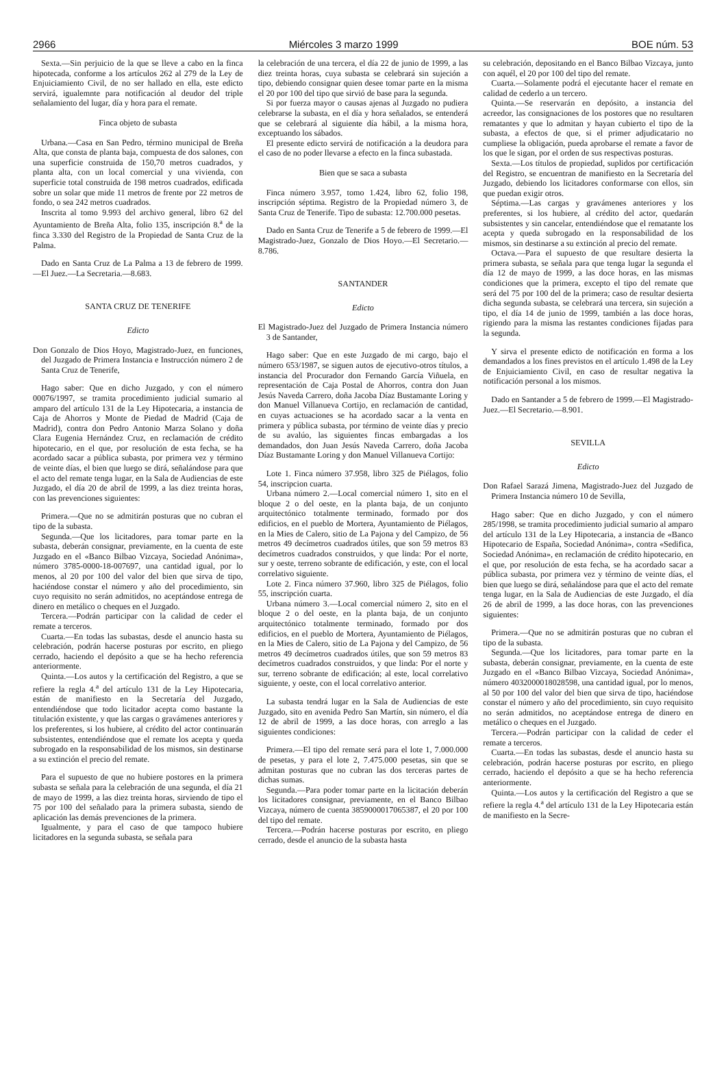2966 Miércoles 3 marzo 1999 BOE núm. 53
Sexta.—Sin perjuicio de la que se lleve a cabo en la finca hipotecada, conforme a los artículos 262 al 279 de la Ley de Enjuiciamiento Civil, de no ser hallado en ella, este edicto servirá, igualemnte para notificación al deudor del triple señalamiento del lugar, día y hora para el remate.
Finca objeto de subasta
Urbana.—Casa en San Pedro, término municipal de Breña Alta, que consta de planta baja, compuesta de dos salones, con una superficie construida de 150,70 metros cuadrados, y planta alta, con un local comercial y una vivienda, con superficie total construida de 198 metros cuadrados, edificada sobre un solar que mide 11 metros de frente por 22 metros de fondo, o sea 242 metros cuadrados.
Inscrita al tomo 9.993 del archivo general, libro 62 del Ayuntamiento de Breña Alta, folio 135, inscripción 8.<sup>a</sup> de la finca 3.330 del Registro de la Propiedad de Santa Cruz de la Palma.
Dado en Santa Cruz de La Palma a 13 de febrero de 1999.—El Juez.—La Secretaria.—8.683.
SANTA CRUZ DE TENERIFE
Edicto
Don Gonzalo de Dios Hoyo, Magistrado-Juez, en funciones, del Juzgado de Primera Instancia e Instrucción número 2 de Santa Cruz de Tenerife,
Hago saber: Que en dicho Juzgado, y con el número 00076/1997, se tramita procedimiento judicial sumario al amparo del artículo 131 de la Ley Hipotecaria, a instancia de Caja de Ahorros y Monte de Piedad de Madrid (Caja de Madrid), contra don Pedro Antonio Marza Solano y doña Clara Eugenia Hernández Cruz, en reclamación de crédito hipotecario, en el que, por resolución de esta fecha, se ha acordado sacar a pública subasta, por primera vez y término de veinte días, el bien que luego se dirá, señalándose para que el acto del remate tenga lugar, en la Sala de Audiencias de este Juzgado, el día 20 de abril de 1999, a las diez treinta horas, con las prevenciones siguientes:
Primera.—Que no se admitirán posturas que no cubran el tipo de la subasta.
Segunda.—Que los licitadores, para tomar parte en la subasta, deberán consignar, previamente, en la cuenta de este Juzgado en el «Banco Bilbao Vizcaya, Sociedad Anónima», número 3785-0000-18-007697, una cantidad igual, por lo menos, al 20 por 100 del valor del bien que sirva de tipo, haciéndose constar el número y año del procedimiento, sin cuyo requisito no serán admitidos, no aceptándose entrega de dinero en metálico o cheques en el Juzgado.
Tercera.—Podrán participar con la calidad de ceder el remate a terceros.
Cuarta.—En todas las subastas, desde el anuncio hasta su celebración, podrán hacerse posturas por escrito, en pliego cerrado, haciendo el depósito a que se ha hecho referencia anteriormente.
Quinta.—Los autos y la certificación del Registro, a que se refiere la regla 4.<sup>a</sup> del artículo 131 de la Ley Hipotecaria, están de manifiesto en la Secretaría del Juzgado, entendiéndose que todo licitador acepta como bastante la titulación existente, y que las cargas o gravámenes anteriores y los preferentes, si los hubiere, al crédito del actor continuarán subsistentes, entendiéndose que el remate los acepta y queda subrogado en la responsabilidad de los mismos, sin destinarse a su extinción el precio del remate.
Para el supuesto de que no hubiere postores en la primera subasta se señala para la celebración de una segunda, el día 21 de mayo de 1999, a las diez treinta horas, sirviendo de tipo el 75 por 100 del señalado para la primera subasta, siendo de aplicación las demás prevenciones de la primera.
Igualmente, y para el caso de que tampoco hubiere licitadores en la segunda subasta, se señala para
la celebración de una tercera, el día 22 de junio de 1999, a las diez treinta horas, cuya subasta se celebrará sin sujeción a tipo, debiendo consignar quien desee tomar parte en la misma el 20 por 100 del tipo que sirvió de base para la segunda.
Si por fuerza mayor o causas ajenas al Juzgado no pudiera celebrarse la subasta, en el día y hora señalados, se entenderá que se celebrará al siguiente día hábil, a la misma hora, exceptuando los sábados.
El presente edicto servirá de notificación a la deudora para el caso de no poder llevarse a efecto en la finca subastada.
Bien que se saca a subasta
Finca número 3.957, tomo 1.424, libro 62, folio 198, inscripción séptima. Registro de la Propiedad número 3, de Santa Cruz de Tenerife. Tipo de subasta: 12.700.000 pesetas.
Dado en Santa Cruz de Tenerife a 5 de febrero de 1999.—El Magistrado-Juez, Gonzalo de Dios Hoyo.—El Secretario.—8.786.
SANTANDER
Edicto
El Magistrado-Juez del Juzgado de Primera Instancia número 3 de Santander,
Hago saber: Que en este Juzgado de mi cargo, bajo el número 653/1987, se siguen autos de ejecutivo-otros títulos, a instancia del Procurador don Fernando García Viñuela, en representación de Caja Postal de Ahorros, contra don Juan Jesús Naveda Carrero, doña Jacoba Díaz Bustamante Loring y don Manuel Villanueva Cortijo, en reclamación de cantidad, en cuyas actuaciones se ha acordado sacar a la venta en primera y pública subasta, por término de veinte días y precio de su avalúo, las siguientes fincas embargadas a los demandados, don Juan Jesús Naveda Carrero, doña Jacoba Díaz Bustamante Loring y don Manuel Villanueva Cortijo:
Lote 1. Finca número 37.958, libro 325 de Piélagos, folio 54, inscripcion cuarta.
Urbana número 2.—Local comercial número 1, sito en el bloque 2 o del oeste, en la planta baja, de un conjunto arquitectónico totalmente terminado, formado por dos edificios, en el pueblo de Mortera, Ayuntamiento de Piélagos, en la Mies de Calero, sitio de La Pajona y del Campizo, de 56 metros 49 decímetros cuadrados útiles, que son 59 metros 83 decímetros cuadrados construidos, y que linda: Por el norte, sur y oeste, terreno sobrante de edificación, y este, con el local correlativo siguiente.
Lote 2. Finca número 37.960, libro 325 de Piélagos, folio 55, inscripción cuarta.
Urbana número 3.—Local comercial número 2, sito en el bloque 2 o del oeste, en la planta baja, de un conjunto arquitectónico totalmente terminado, formado por dos edificios, en el pueblo de Mortera, Ayuntamiento de Piélagos, en la Mies de Calero, sitio de La Pajona y del Campizo, de 56 metros 49 decímetros cuadrados útiles, que son 59 metros 83 decímetros cuadrados construidos, y que linda: Por el norte y sur, terreno sobrante de edificación; al este, local correlativo siguiente, y oeste, con el local correlativo anterior.
La subasta tendrá lugar en la Sala de Audiencias de este Juzgado, sito en avenida Pedro San Martín, sin número, el día 12 de abril de 1999, a las doce horas, con arreglo a las siguientes condiciones:
Primera.—El tipo del remate será para el lote 1, 7.000.000 de pesetas, y para el lote 2, 7.475.000 pesetas, sin que se admitan posturas que no cubran las dos terceras partes de dichas sumas.
Segunda.—Para poder tomar parte en la licitación deberán los licitadores consignar, previamente, en el Banco Bilbao Vizcaya, número de cuenta 3859000017065387, el 20 por 100 del tipo del remate.
Tercera.—Podrán hacerse posturas por escrito, en pliego cerrado, desde el anuncio de la subasta hasta
su celebración, depositando en el Banco Bilbao Vizcaya, junto con aquél, el 20 por 100 del tipo del remate.
Cuarta.—Solamente podrá el ejecutante hacer el remate en calidad de cederlo a un tercero.
Quinta.—Se reservarán en depósito, a instancia del acreedor, las consignaciones de los postores que no resultaren rematantes y que lo admitan y hayan cubierto el tipo de la subasta, a efectos de que, si el primer adjudicatario no cumpliese la obligación, pueda aprobarse el remate a favor de los que le sigan, por el orden de sus respectivas posturas.
Sexta.—Los títulos de propiedad, suplidos por certificación del Registro, se encuentran de manifiesto en la Secretaría del Juzgado, debiendo los licitadores conformarse con ellos, sin que puedan exigir otros.
Séptima.—Las cargas y gravámenes anteriores y los preferentes, si los hubiere, al crédito del actor, quedarán subsistentes y sin cancelar, entendiéndose que el rematante los acepta y queda subrogado en la responsabilidad de los mismos, sin destinarse a su extinción al precio del remate.
Octava.—Para el supuesto de que resultare desierta la primera subasta, se señala para que tenga lugar la segunda el día 12 de mayo de 1999, a las doce horas, en las mismas condiciones que la primera, excepto el tipo del remate que será del 75 por 100 del de la primera; caso de resultar desierta dicha segunda subasta, se celebrará una tercera, sin sujeción a tipo, el día 14 de junio de 1999, también a las doce horas, rigiendo para la misma las restantes condiciones fijadas para la segunda.
Y sirva el presente edicto de notificación en forma a los demandados a los fines previstos en el artículo 1.498 de la Ley de Enjuiciamiento Civil, en caso de resultar negativa la notificación personal a los mismos.
Dado en Santander a 5 de febrero de 1999.—El Magistrado-Juez.—El Secretario.—8.901.
SEVILLA
Edicto
Don Rafael Sarazá Jimena, Magistrado-Juez del Juzgado de Primera Instancia número 10 de Sevilla,
Hago saber: Que en dicho Juzgado, y con el número 285/1998, se tramita procedimiento judicial sumario al amparo del artículo 131 de la Ley Hipotecaria, a instancia de «Banco Hipotecario de España, Sociedad Anónima», contra «Sedifica, Sociedad Anónima», en reclamación de crédito hipotecario, en el que, por resolución de esta fecha, se ha acordado sacar a pública subasta, por primera vez y término de veinte días, el bien que luego se dirá, señalándose para que el acto del remate tenga lugar, en la Sala de Audiencias de este Juzgado, el día 26 de abril de 1999, a las doce horas, con las prevenciones siguientes:
Primera.—Que no se admitirán posturas que no cubran el tipo de la subasta.
Segunda.—Que los licitadores, para tomar parte en la subasta, deberán consignar, previamente, en la cuenta de este Juzgado en el «Banco Bilbao Vizcaya, Sociedad Anónima», número 4032000018028598, una cantidad igual, por lo menos, al 50 por 100 del valor del bien que sirva de tipo, haciéndose constar el número y año del procedimiento, sin cuyo requisito no serán admitidos, no aceptándose entrega de dinero en metálico o cheques en el Juzgado.
Tercera.—Podrán participar con la calidad de ceder el remate a terceros.
Cuarta.—En todas las subastas, desde el anuncio hasta su celebración, podrán hacerse posturas por escrito, en pliego cerrado, haciendo el depósito a que se ha hecho referencia anteriormente.
Quinta.—Los autos y la certificación del Registro a que se refiere la regla 4.<sup>a</sup> del artículo 131 de la Ley Hipotecaria están de manifiesto en la Secre-